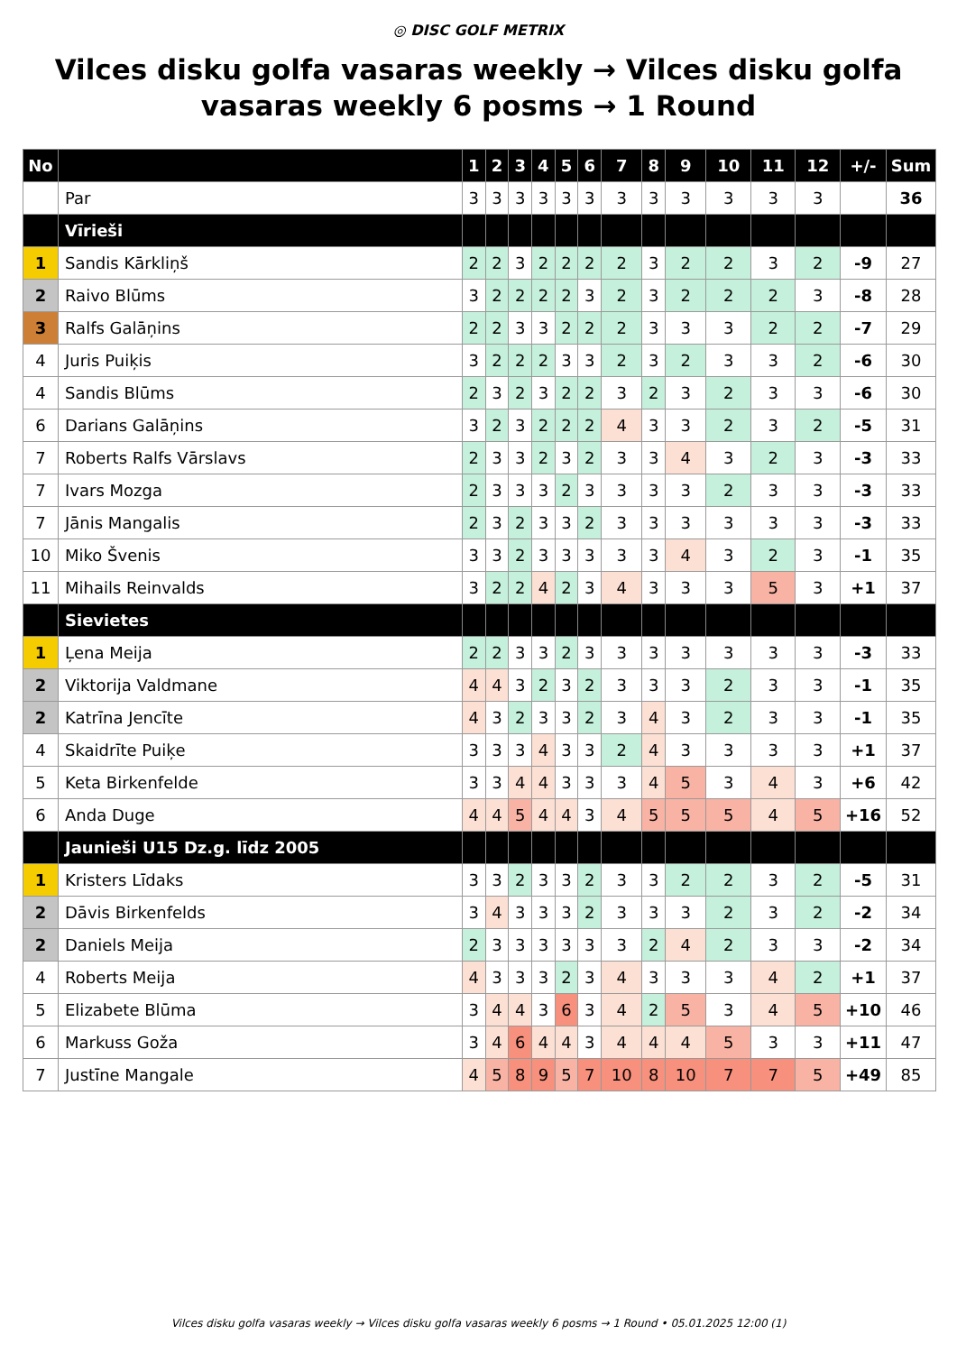◎ DISC GOLF METRIX
Vilces disku golfa vasaras weekly → Vilces disku golfa vasaras weekly 6 posms → 1 Round
| No | | 1 | 2 | 3 | 4 | 5 | 6 | 7 | 8 | 9 | 10 | 11 | 12 | +/- | Sum |
| --- | --- | --- | --- | --- | --- | --- | --- | --- | --- | --- | --- | --- | --- | --- | --- |
| | Par | 3 | 3 | 3 | 3 | 3 | 3 | 3 | 3 | 3 | 3 | 3 | 3 | | 36 |
| | Vīrieši | | | | | | | | | | | | | | |
| 1 | Sandis Kārkliņš | 2 | 2 | 3 | 2 | 2 | 2 | 2 | 3 | 2 | 2 | 3 | 2 | -9 | 27 |
| 2 | Raivo Blūms | 3 | 2 | 2 | 2 | 2 | 3 | 2 | 3 | 2 | 2 | 2 | 3 | -8 | 28 |
| 3 | Ralfs Galāņins | 2 | 2 | 3 | 3 | 2 | 2 | 2 | 3 | 3 | 3 | 2 | 2 | -7 | 29 |
| 4 | Juris Puiķis | 3 | 2 | 2 | 2 | 3 | 3 | 2 | 3 | 2 | 3 | 3 | 2 | -6 | 30 |
| 4 | Sandis Blūms | 2 | 3 | 2 | 3 | 2 | 2 | 3 | 2 | 3 | 2 | 3 | 3 | -6 | 30 |
| 6 | Darians Galāņins | 3 | 2 | 3 | 2 | 2 | 2 | 4 | 3 | 3 | 2 | 3 | 2 | -5 | 31 |
| 7 | Roberts Ralfs Vārslavs | 2 | 3 | 3 | 2 | 3 | 2 | 3 | 3 | 4 | 3 | 2 | 3 | -3 | 33 |
| 7 | Ivars Mozga | 2 | 3 | 3 | 3 | 2 | 3 | 3 | 3 | 3 | 2 | 3 | 3 | -3 | 33 |
| 7 | Jānis Mangalis | 2 | 3 | 2 | 3 | 3 | 2 | 3 | 3 | 3 | 3 | 3 | 3 | -3 | 33 |
| 10 | Miko Švenis | 3 | 3 | 2 | 3 | 3 | 3 | 3 | 3 | 4 | 3 | 2 | 3 | -1 | 35 |
| 11 | Mihails Reinvalds | 3 | 2 | 2 | 4 | 2 | 3 | 4 | 3 | 3 | 3 | 5 | 3 | +1 | 37 |
| | Sievietes | | | | | | | | | | | | | | |
| 1 | Ļena Meija | 2 | 2 | 3 | 3 | 2 | 3 | 3 | 3 | 3 | 3 | 3 | 3 | -3 | 33 |
| 2 | Viktorija Valdmane | 4 | 4 | 3 | 2 | 3 | 2 | 3 | 3 | 3 | 2 | 3 | 3 | -1 | 35 |
| 2 | Katrīna Jencīte | 4 | 3 | 2 | 3 | 3 | 2 | 3 | 4 | 3 | 2 | 3 | 3 | -1 | 35 |
| 4 | Skaidrīte Puiķe | 3 | 3 | 3 | 4 | 3 | 3 | 2 | 4 | 3 | 3 | 3 | 3 | +1 | 37 |
| 5 | Keta Birkenfelde | 3 | 3 | 4 | 4 | 3 | 3 | 3 | 4 | 5 | 3 | 4 | 3 | +6 | 42 |
| 6 | Anda Duge | 4 | 4 | 5 | 4 | 4 | 3 | 4 | 5 | 5 | 5 | 4 | 5 | +16 | 52 |
| | Jaunieši U15 Dz.g. līdz 2005 | | | | | | | | | | | | | | |
| 1 | Kristers Līdaks | 3 | 3 | 2 | 3 | 3 | 2 | 3 | 3 | 2 | 2 | 3 | 2 | -5 | 31 |
| 2 | Dāvis Birkenfelds | 3 | 4 | 3 | 3 | 3 | 2 | 3 | 3 | 3 | 2 | 3 | 2 | -2 | 34 |
| 2 | Daniels Meija | 2 | 3 | 3 | 3 | 3 | 3 | 3 | 2 | 4 | 2 | 3 | 3 | -2 | 34 |
| 4 | Roberts Meija | 4 | 3 | 3 | 3 | 2 | 3 | 4 | 3 | 3 | 3 | 4 | 2 | +1 | 37 |
| 5 | Elizabete Blūma | 3 | 4 | 4 | 3 | 6 | 3 | 4 | 2 | 5 | 3 | 4 | 5 | +10 | 46 |
| 6 | Markuss Goža | 3 | 4 | 6 | 4 | 4 | 3 | 4 | 4 | 4 | 5 | 3 | 3 | +11 | 47 |
| 7 | Justīne Mangale | 4 | 5 | 8 | 9 | 5 | 7 | 10 | 8 | 10 | 7 | 7 | 5 | +49 | 85 |
Vilces disku golfa vasaras weekly → Vilces disku golfa vasaras weekly 6 posms → 1 Round • 05.01.2025 12:00 (1)